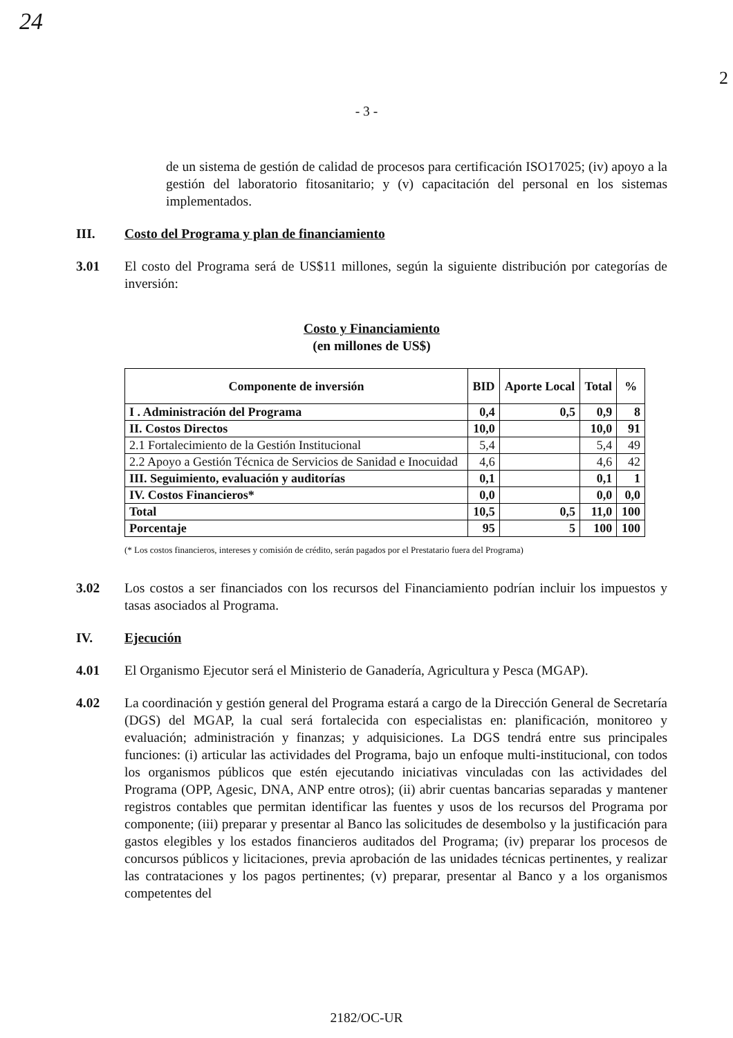24
2
- 3 -
de un sistema de gestión de calidad de procesos para certificación ISO17025; (iv) apoyo a la gestión del laboratorio fitosanitario; y (v) capacitación del personal en los sistemas implementados.
III. Costo del Programa y plan de financiamiento
3.01 El costo del Programa será de US$11 millones, según la siguiente distribución por categorías de inversión:
Costo y Financiamiento
(en millones de US$)
| Componente de inversión | BID | Aporte Local | Total | % |
| --- | --- | --- | --- | --- |
| I . Administración del Programa | 0,4 | 0,5 | 0,9 | 8 |
| II. Costos Directos | 10,0 | | 10,0 | 91 |
| 2.1 Fortalecimiento de la Gestión Institucional | 5,4 | | 5,4 | 49 |
| 2.2 Apoyo a Gestión Técnica de Servicios de Sanidad e Inocuidad | 4,6 | | 4,6 | 42 |
| III. Seguimiento, evaluación y auditorías | 0,1 | | 0,1 | 1 |
| IV. Costos Financieros* | 0,0 | | 0,0 | 0,0 |
| Total | 10,5 | 0,5 | 11,0 | 100 |
| Porcentaje | 95 | 5 | 100 | 100 |
(* Los costos financieros, intereses y comisión de crédito, serán pagados por el Prestatario fuera del Programa)
3.02 Los costos a ser financiados con los recursos del Financiamiento podrían incluir los impuestos y tasas asociados al Programa.
IV. Ejecución
4.01 El Organismo Ejecutor será el Ministerio de Ganadería, Agricultura y Pesca (MGAP).
4.02 La coordinación y gestión general del Programa estará a cargo de la Dirección General de Secretaría (DGS) del MGAP, la cual será fortalecida con especialistas en: planificación, monitoreo y evaluación; administración y finanzas; y adquisiciones. La DGS tendrá entre sus principales funciones: (i) articular las actividades del Programa, bajo un enfoque multi-institucional, con todos los organismos públicos que estén ejecutando iniciativas vinculadas con las actividades del Programa (OPP, Agesic, DNA, ANP entre otros); (ii) abrir cuentas bancarias separadas y mantener registros contables que permitan identificar las fuentes y usos de los recursos del Programa por componente; (iii) preparar y presentar al Banco las solicitudes de desembolso y la justificación para gastos elegibles y los estados financieros auditados del Programa; (iv) preparar los procesos de concursos públicos y licitaciones, previa aprobación de las unidades técnicas pertinentes, y realizar las contrataciones y los pagos pertinentes; (v) preparar, presentar al Banco y a los organismos competentes del
2182/OC-UR